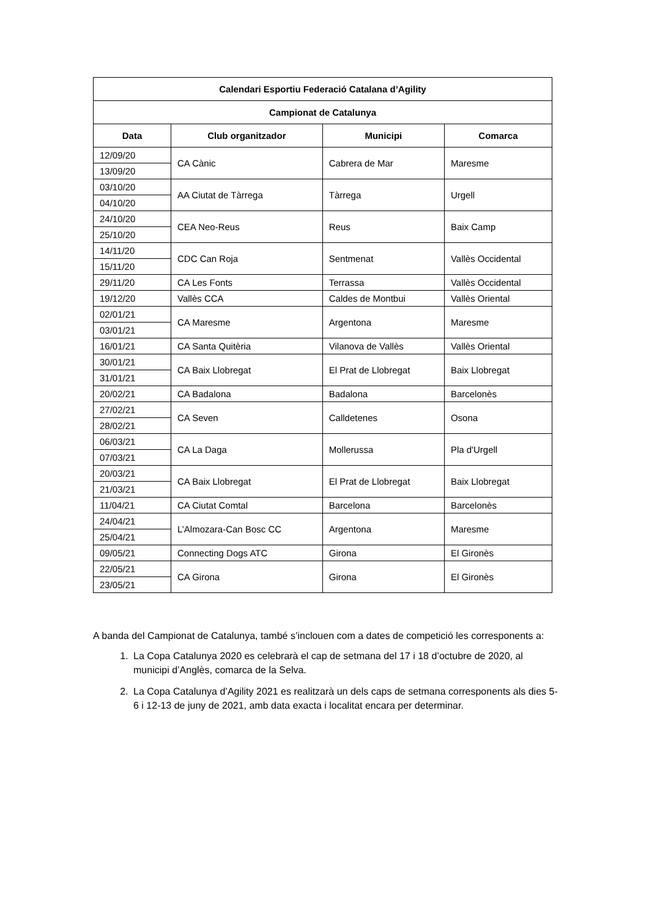| Calendari Esportiu Federació Catalana d’Agility | | | |
| --- | --- | --- | --- |
| Campionat de Catalunya | | | |
| Data | Club organitzador | Municipi | Comarca |
| 12/09/20 | CA Cànic | Cabrera de Mar | Maresme |
| 13/09/20 | | | |
| 03/10/20 | AA Ciutat de Tàrrega | Tàrrega | Urgell |
| 04/10/20 | | | |
| 24/10/20 | CEA Neo-Reus | Reus | Baix Camp |
| 25/10/20 | | | |
| 14/11/20 | CDC Can Roja | Sentmenat | Vallès Occidental |
| 15/11/20 | | | |
| 29/11/20 | CA Les Fonts | Terrassa | Vallès Occidental |
| 19/12/20 | Vallès CCA | Caldes de Montbui | Vallès Oriental |
| 02/01/21 | CA Maresme | Argentona | Maresme |
| 03/01/21 | | | |
| 16/01/21 | CA Santa Quitèria | Vilanova de Vallès | Vallès Oriental |
| 30/01/21 | CA Baix Llobregat | El Prat de Llobregat | Baix Llobregat |
| 31/01/21 | | | |
| 20/02/21 | CA Badalona | Badalona | Barcelonès |
| 27/02/21 | CA Seven | Calldetenes | Osona |
| 28/02/21 | | | |
| 06/03/21 | CA La Daga | Mollerussa | Pla d'Urgell |
| 07/03/21 | | | |
| 20/03/21 | CA Baix Llobregat | El Prat de Llobregat | Baix Llobregat |
| 21/03/21 | | | |
| 11/04/21 | CA Ciutat Comtal | Barcelona | Barcelonès |
| 24/04/21 | L’Almozara-Can Bosc CC | Argentona | Maresme |
| 25/04/21 | | | |
| 09/05/21 | Connecting Dogs ATC | Girona | El Gironès |
| 22/05/21 | CA Girona | Girona | El Gironès |
| 23/05/21 | | | |
A banda del Campionat de Catalunya, també s’inclouen com a dates de competició les corresponents a:
1. La Copa Catalunya 2020 es celebrarà el cap de setmana del 17 i 18 d’octubre de 2020, al municipi d’Anglès, comarca de la Selva.
2. La Copa Catalunya d’Agility 2021 es realitzarà un dels caps de setmana corresponents als dies 5-6 i 12-13 de juny de 2021, amb data exacta i localitat encara per determinar.